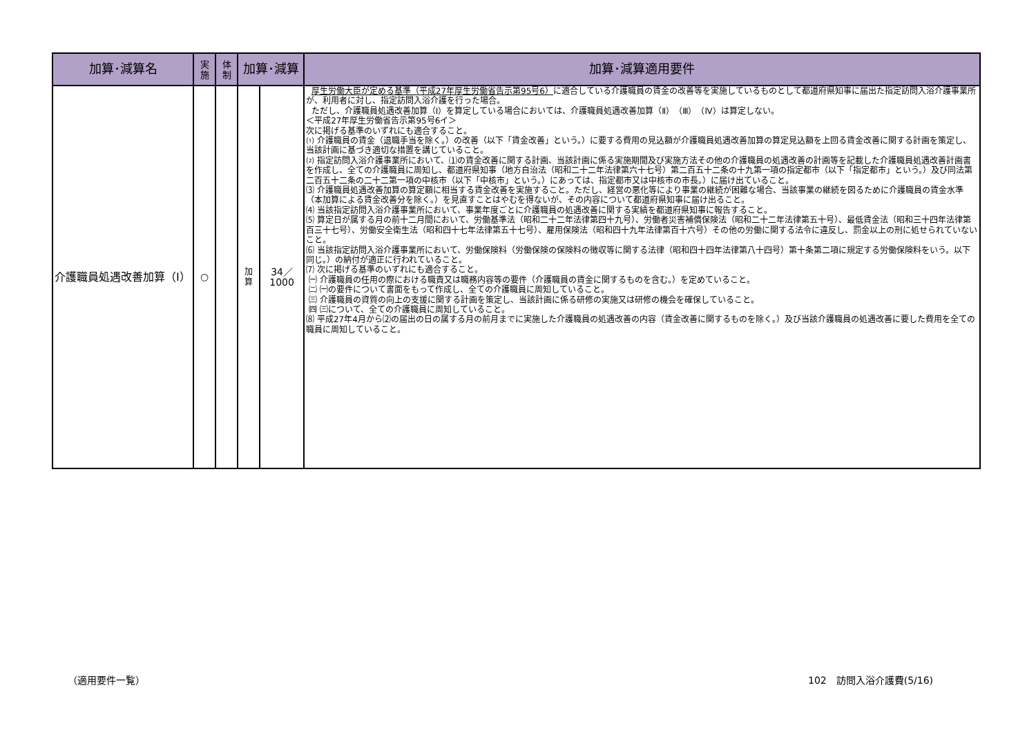| 加算･減算名 | 実 施 | 体 制 | 加算･減算 | | 加算･減算適用要件 |
| --- | --- | --- | --- | --- | --- |
| 介護職員処遇改善加算（Ⅰ） | ○ | | 加 算 | 34／1000 | 厚生労働大臣が定める基準（平成27年厚生労働省告示第95号6） に適合している介護職員の賃金の改善等を実施しているものとして都道府県知事に届出た指定訪問入浴介護事業所が、利用者に対し、指定訪問入浴介護を行った場合。 ただし、介護職員処遇改善加算（Ⅰ）を算定している場合においては、介護職員処遇改善加算（Ⅱ）（Ⅲ）（Ⅳ）は算定しない。 ＜平成27年厚生労働省告示第95号6イ＞ 次に掲げる基準のいずれにも適合すること。 ⑴ 介護職員の賃金（退職手当を除く。）の改善（以下「賃金改善」という。）に要する費用の見込額が介護職員処遇改善加算の算定見込額を上回る賃金改善に関する計画を策定し、当該計画に基づき適切な措置を講じていること。 ⑵ 指定訪問入浴介護事業所において、⑴の賃金改善に関する計画、当該計画に係る実施期間及び実施方法その他の介護職員の処遇改善の計画等を記載した介護職員処遇改善計画書を作成し、全ての介護職員に周知し、都道府県知事（地方自治法（昭和二十二年法律第六十七号）第二百五十二条の十九第一項の指定都市（以下「指定都市」という。）及び同法第二百五十二条の二十二第一項の中核市（以下「中核市」という。）にあっては、指定都市又は中核市の市長。）に届け出ていること。 ⑶ 介護職員処遇改善加算の算定額に相当する賃金改善を実施すること。ただし、経営の悪化等により事業の継続が困難な場合、当該事業の継続を図るために介護職員の賃金水準（本加算による賃金改善分を除く。）を見直すことはやむを得ないが、その内容について都道府県知事に届け出ること。 ⑷ 当該指定訪問入浴介護事業所において、事業年度ごとに介護職員の処遇改善に関する実績を都道府県知事に報告すること。 ⑸ 算定日が属する月の前十二月間において、労働基準法（昭和二十二年法律第四十九号）、労働者災害補償保険法（昭和二十二年法律第五十号）、最低賃金法（昭和三十四年法律第百三十七号）、労働安全衛生法（昭和四十七年法律第五十七号）、雇用保険法（昭和四十九年法律第百十六号）その他の労働に関する法令に違反し、罰金以上の刑に処せられていないこと。 ⑹ 当該指定訪問入浴介護事業所において、労働保険料（労働保険の保険料の徴収等に関する法律（昭和四十四年法律第八十四号）第十条第二項に規定する労働保険料をいう。以下同じ。）の納付が適正に行われていること。 ⑺ 次に掲げる基準のいずれにも適合すること。 ㈠ 介護職員の任用の際における職責又は職務内容等の要件（介護職員の賃金に関するものを含む。）を定めていること。 ㈡ ㈠の要件について書面をもって作成し、全ての介護職員に周知していること。 ㈢ 介護職員の資質の向上の支援に関する計画を策定し、当該計画に係る研修の実施又は研修の機会を確保していること。 ㈣ ㈢について、全ての介護職員に周知していること。 ⑻ 平成27年4月から⑵の届出の日の属する月の前月までに実施した介護職員の処遇改善の内容（賃金改善に関するものを除く。）及び当該介護職員の処遇改善に要した費用を全ての職員に周知していること。 |
（適用要件一覧） 102　訪問入浴介護費(5/16)